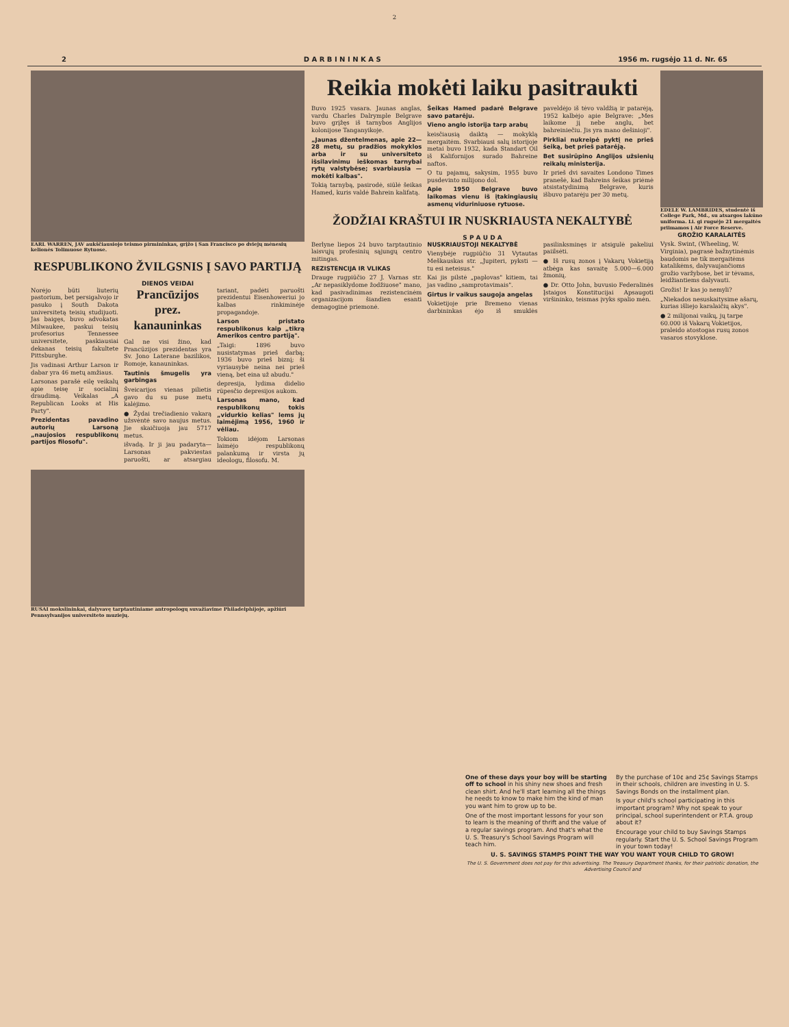2
2 D A R B I N I N K A S 1956 m. rugsėjo 11 d. Nr. 65
EARL WARREN, JAV aukščiausiojo teismo pirmininkas, grįžo į San Francisco po dviejų mėnesių kelionės Tolimuose Rytuose.
RESPUBLIKONO ŽVILGSNIS Į SAVO PARTIJĄ
DIENOS VEIDAI
Norėjo būti liuterių pastorium, bet persigalvojo ir pasuko į South Dakota universitetą teisių studijuoti. Jas baigęs, buvo advokatas Milwaukee, paskui teisių profesorius Tennessee universitete, paskiausiai dekanas teisių fakultete Pittsburghe.
Jis vadinasi Arthur Larson ir dabar yra 46 metų amžiaus.
Larsonas parašė eilę veikalų apie teisę ir socialinį draudimą. Veikalas „A Republican Looks at His Party".
Prezidentas pavadino autorių Larsoną „naujosios respublikonų partijos filosofu".
Prancūzijos prez. kanauninkas
Gal ne visi žino, kad Prancūzijos prezidentas yra Sv. Jono Laterane bazilikos, Romoje, kanauninkas.
Tautinis šmugelis yra garbingas
Šveicarijos vienas pilietis gavo du su puse metų kalėjimo.
● Žydai trečiadienio vakarą užsvėntė savo naujus metus. Jie skaičiuoja jau 5717 metus.
išvadą. Ir ji jau padaryta—Larsonas pakviestas paruošti, ar atsargiau tariant, padėti paruošti prezidentui Eisenhoweriui jo kalbas rinkiminėje propagandoje.
Larson pristato respublikonus kaip „tikrą Amerikos centro partiją".
„Taigi: 1896 buvo nusistatymas prieš darbą; 1936 buvo prieš biznį; ši vyriausybė neina nei prieš vieną, bet eina už abudu."
depresija, lydima didelio rūpesčio depresijos aukom.
Larsonas mano, kad respublikonų tokis „vidurkio kelias" lems jų laimėjimą 1956, 1960 ir vėliau.
Tokiom idėjom Larsonas laimėjo respublikonų palankumą ir virsta jų ideologu, filosofu. M.
RUSAI mokslininkai, dalyvavę tarptautiniame antropologų suvažiavime Philadelphijoje, apžiūri Pennsylvanijos universiteto muziejų.
Reikia mokėti laiku pasitraukti
Buvo 1925 vasara. Jaunas anglas, vardu Charles Dalrymple Belgrave buvo grįžęs iš tarnybos Anglijos kolonijose Tanganyikoje.
„Jaunas džentelmenas, apie 22—28 metų, su pradžios mokyklos arba ir su universiteto išsilavinimu ieškomas tarnybai rytų valstybėse; svarbiausia — mokėti kalbas".
Tokią tarnybą, pasirodė, siūlė šeikas Hamed, kuris valdė Bahrein kalifatą.
Šeikas Hamed padarė Belgrave savo patarėju.
Vieno anglo istorija tarp arabų
keisčiausią daiktą — mokyklą mergaitėm. Svarbiausi salų istorijoje metai buvo 1932, kada Standart Oil iš Kalifornijos surado Bahreine naftos.
O tu pajamų, sakysim, 1955 buvo pusdevinto milijono dol.
Apie 1950 Belgrave buvo laikomas vienu iš įtakingiausių asmenų viduriniuose rytuose.
paveldėjo iš tėvo valdžią ir patarėją, 1952 kalbėjo apie Belgrave: „Mes laikome jį nebe anglu, bet bahreiniečiu. Jis yra mano dešinioji".
Pirkliai nukreipė pyktį ne prieš šeiką, bet prieš patarėją.
Bet susirūpino Anglijos užsienių reikalų ministerija.
Ir prieš dvi savaites Londono Times pranešė, kad Bahreins šeikas priėmė atsistatydinimą Belgrave, kuris išbuvo patarėju per 30 metų.
ŽODŽIAI KRAŠTUI IR NUSKRIAUSTA NEKALTYBĖ
S P A U D A
Berlyne liepos 24 buvo tarptautinio laisvųjų profesinių sąjungų centro mitingas.
REZISTENCIJA IR VLIKAS
Drauge rugpiūčio 27 J. Varnas str. „Ar nepasiklydome žodžiuose" mano, kad pasivadinimas rezistencinėm organizacijom šiandien esanti demagoginė priemonė.
NUSKRIAUSTOJI NEKALTYBĖ
Vienybėje rugpiūčio 31 Vytautas Meškauskas str. „Jupiteri, pyksti — tu esi neteisus."
Kai jis pilstė „paplovas" kitiem, tai jas vadino „samprotavimais".
Girtus ir vaikus saugoja angelas
Vokietijoje prie Bremeno vienas darbininkas ėjo iš smuklės pasilinksminęs ir atsigulė pakeliui paiilsėti.
● Iš rusų zonos į Vakarų Vokietiją atbėga kas savaitę 5.000—6.000 žmonių.
● Dr. Otto John, buvusio Federalinės Įstaigos Konstitucijai Apsaugoti viršininko, teismas įvyks spalio mėn.
EDELE W. LAMBRIDES, studentė iš College Park, Md., su atsargos lakūno uniforma. Li. gi rugsėjo 21 mergaitės priimamos į Air Force Reserve.
GROŽIO KARALAITĖS
Vysk. Swint, (Wheeling, W. Virginia), pagrasė bažnytinėmis baudomis ne tik mergaitėms katalikėms, dalyvaujančioms grožio varžybose, bet ir tėvams, leidžiantiems dalyvauti.
Grožis! Ir kas jo nemyli?
„Niekados nesuskaitysime ašarų, kurias išliejo karalaičių akys".
● 2 milijonai vaikų, jų tarpe 60.000 iš Vakarų Vokietijos, praleido atostogas rusų zonos vasaros stovyklose.
One of these days your boy will be starting off to school in his shiny new shoes and fresh clean shirt. And he'll start learning all the things he needs to know to make him the kind of man you want him to grow up to be.
One of the most important lessons for your son to learn is the meaning of thrift and the value of a regular savings program. And that's what the U. S. Treasury's School Savings Program will teach him.
By the purchase of 10¢ and 25¢ Savings Stamps in their schools, children are investing in U. S. Savings Bonds on the installment plan.
Is your child's school participating in this important program? Why not speak to your principal, school superintendent or P.T.A. group about it?
Encourage your child to buy Savings Stamps regularly. Start the U. S. School Savings Program in your town today!
U. S. SAVINGS STAMPS POINT THE WAY YOU WANT YOUR CHILD TO GROW!
The U. S. Government does not pay for this advertising. The Treasury Department thanks, for their patriotic donation, the Advertising Council and